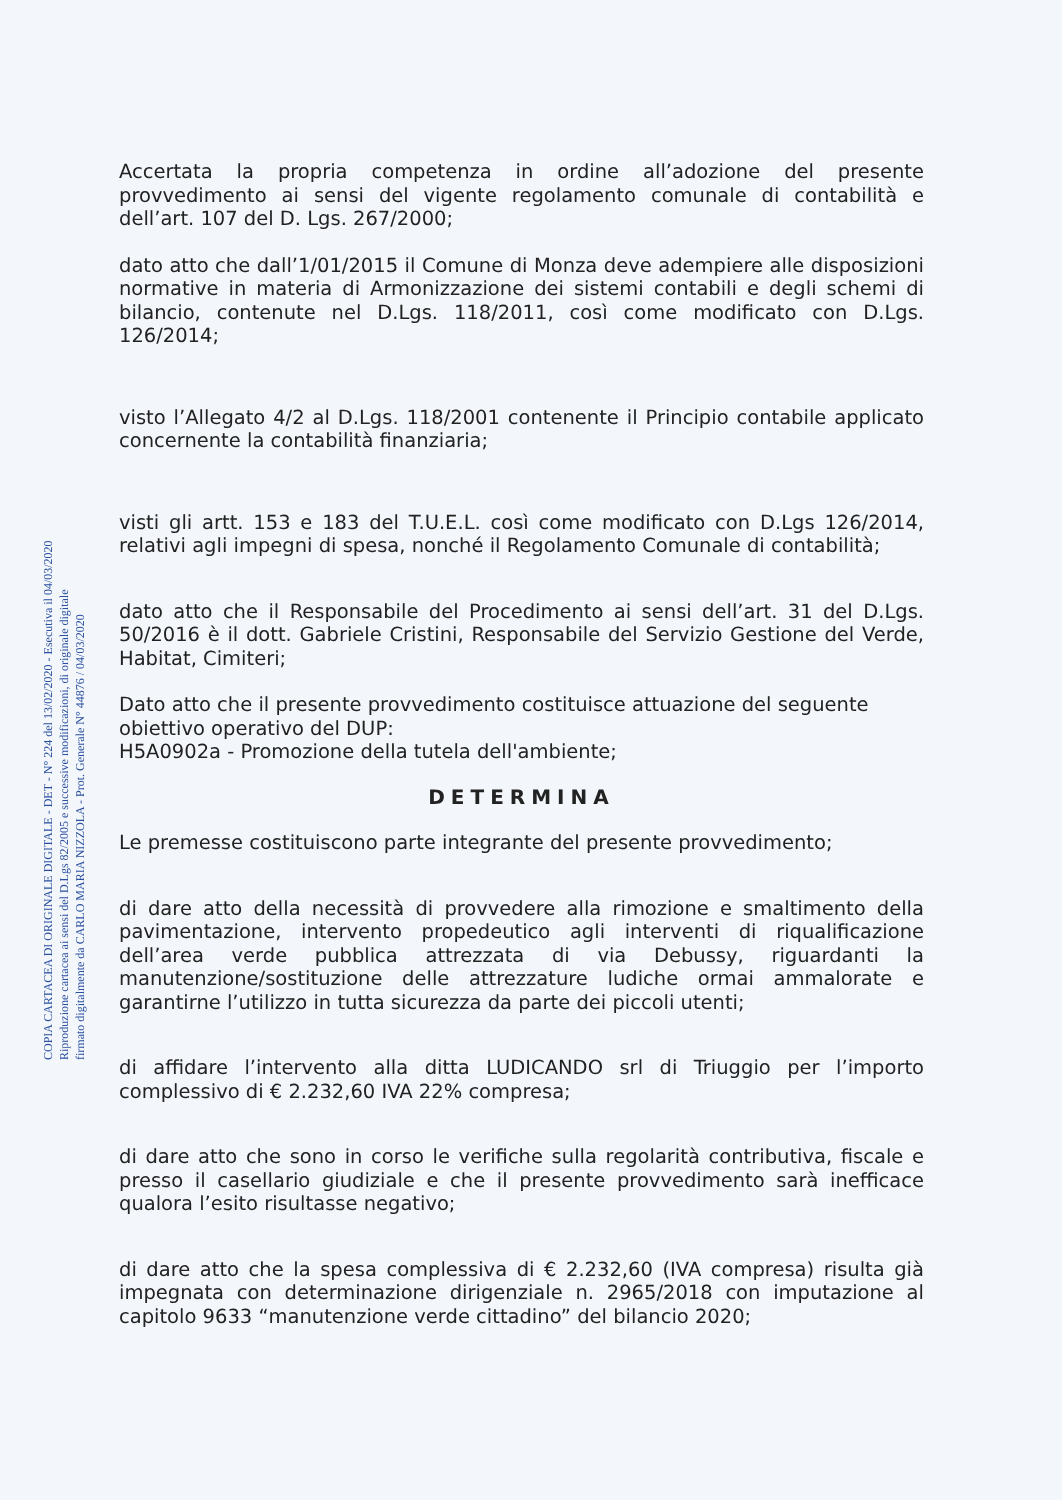Accertata la propria competenza in ordine all’adozione del presente provvedimento ai sensi del vigente regolamento comunale di contabilità e dell’art. 107 del D. Lgs. 267/2000;
dato atto che dall’1/01/2015 il Comune di Monza deve adempiere alle disposizioni normative in materia di Armonizzazione dei sistemi contabili e degli schemi di bilancio, contenute nel D.Lgs. 118/2011, così come modificato con D.Lgs. 126/2014;
visto l’Allegato 4/2 al D.Lgs. 118/2001 contenente il Principio contabile applicato concernente la contabilità finanziaria;
visti gli artt. 153 e 183 del T.U.E.L. così come modificato con D.Lgs 126/2014, relativi agli impegni di spesa, nonché il Regolamento Comunale di contabilità;
dato atto che il Responsabile del Procedimento ai sensi dell’art. 31 del D.Lgs. 50/2016 è il dott. Gabriele Cristini, Responsabile del Servizio Gestione del Verde, Habitat, Cimiteri;
Dato atto che il presente provvedimento costituisce attuazione del seguente obiettivo operativo del DUP:
H5A0902a - Promozione della tutela dell'ambiente;
DETERMINA
Le premesse costituiscono parte integrante del presente provvedimento;
di dare atto della necessità di provvedere alla rimozione e smaltimento della pavimentazione, intervento propedeutico agli interventi di riqualificazione dell’area verde pubblica attrezzata di via Debussy, riguardanti la manutenzione/sostituzione delle attrezzature ludiche ormai ammalorate e garantirne l’utilizzo in tutta sicurezza da parte dei piccoli utenti;
di affidare l’intervento alla ditta LUDICANDO srl di Triuggio per l’importo complessivo di € 2.232,60 IVA 22% compresa;
di dare atto che sono in corso le verifiche sulla regolarità contributiva, fiscale e presso il casellario giudiziale e che il presente provvedimento sarà inefficace qualora l’esito risultasse negativo;
di dare atto che la spesa complessiva di € 2.232,60 (IVA compresa) risulta già impegnata con determinazione dirigenziale n. 2965/2018 con imputazione al capitolo 9633 “manutenzione verde cittadino” del bilancio 2020;
COPIA CARTACEA DI ORIGINALE DIGITALE - DET - N° 224 del 13/02/2020 - Esecutiva il 04/03/2020
Riproduzione cartacea ai sensi del D.Lgs 82/2005 e successive modificazioni, di originale digitale
firmato digitalmente da CARLO MARIA NIZZOLA - Prot. Generale N° 44876 / 04/03/2020